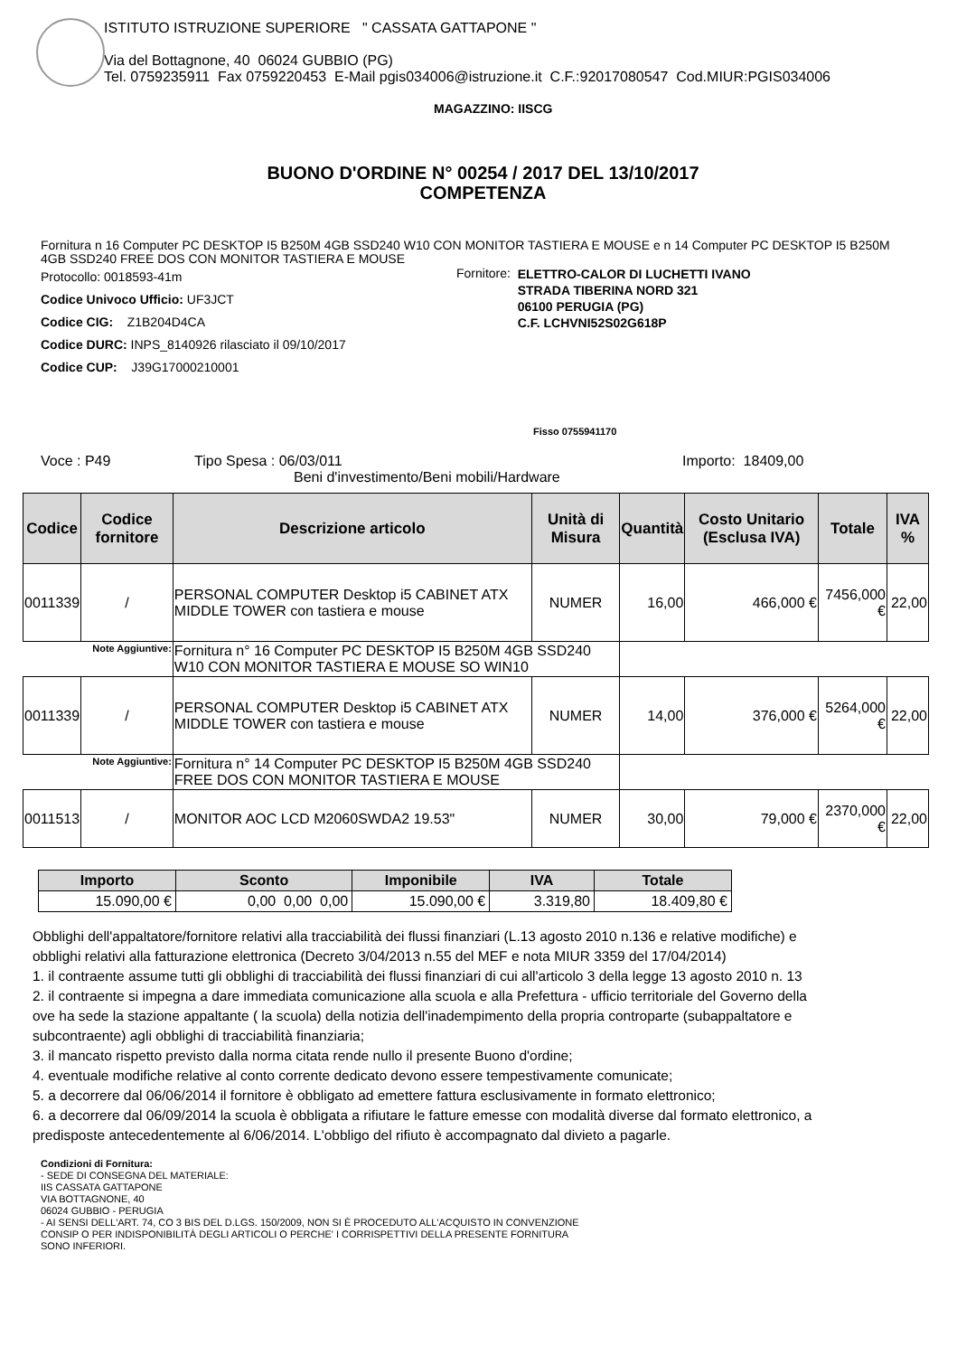ISTITUTO ISTRUZIONE SUPERIORE " CASSATA GATTAPONE "
Via del Bottagnone, 40 06024 GUBBIO (PG)
Tel. 0759235911 Fax 0759220453 E-Mail pgis034006@istruzione.it C.F.:92017080547 Cod.MIUR:PGIS034006
MAGAZZINO: IISCG
BUONO D'ORDINE N° 00254 / 2017 DEL 13/10/2017
COMPETENZA
Fornitura n 16 Computer PC DESKTOP I5 B250M 4GB SSD240 W10 CON MONITOR TASTIERA E MOUSE e n 14 Computer PC DESKTOP I5 B250M 4GB SSD240 FREE DOS CON MONITOR TASTIERA E MOUSE
Protocollo: 0018593-41m
Codice Univoco Ufficio: UF3JCT
Codice CIG: Z1B204D4CA
Codice DURC: INPS_8140926 rilasciato il 09/10/2017
Codice CUP: J39G17000210001
Fornitore: ELETTRO-CALOR DI LUCHETTI IVANO
STRADA TIBERINA NORD 321
06100 PERUGIA (PG)
C.F. LCHVNI52S02G618P
Fisso 0755941170
Voce : P49 Tipo Spesa : 06/03/011
Beni d'investimento/Beni mobili/Hardware Importo: 18409,00
| Codice | Codice fornitore | Descrizione articolo | Unità di Misura | Quantità | Costo Unitario (Esclusa IVA) | Totale | IVA % |
| --- | --- | --- | --- | --- | --- | --- | --- |
| 0011339 | / | PERSONAL COMPUTER Desktop i5 CABINET ATX MIDDLE TOWER con tastiera e mouse | NUMER | 16,00 | 466,000 € | 7456,000 € | 22,00 |
| Note Aggiuntive: | | Fornitura n° 16 Computer PC DESKTOP I5 B250M 4GB SSD240 W10 CON MONITOR TASTIERA E MOUSE SO WIN10 | | | | | |
| 0011339 | / | PERSONAL COMPUTER Desktop i5 CABINET ATX MIDDLE TOWER con tastiera e mouse | NUMER | 14,00 | 376,000 € | 5264,000 € | 22,00 |
| Note Aggiuntive: | | Fornitura n° 14 Computer PC DESKTOP I5 B250M 4GB SSD240 FREE DOS CON MONITOR TASTIERA E MOUSE | | | | | |
| 0011513 | / | MONITOR AOC LCD M2060SWDA2 19.53" | NUMER | 30,00 | 79,000 € | 2370,000 € | 22,00 |
| Importo | Sconto | Imponibile | IVA | Totale |
| --- | --- | --- | --- | --- |
| 15.090,00 € | 0,00 0,00 0,00 | 15.090,00 € | 3.319,80 | 18.409,80 € |
Obblighi dell'appaltatore/fornitore relativi alla tracciabilità dei flussi finanziari (L.13 agosto 2010 n.136 e relative modifiche) e
obblighi relativi alla fatturazione elettronica (Decreto 3/04/2013 n.55 del MEF e nota MIUR 3359 del 17/04/2014)
1. il contraente assume tutti gli obblighi di tracciabilità dei flussi finanziari di cui all'articolo 3 della legge 13 agosto 2010 n. 13
2. il contraente si impegna a dare immediata comunicazione alla scuola e alla Prefettura - ufficio territoriale del Governo della
ove ha sede la stazione appaltante ( la scuola) della notizia dell'inadempimento della propria controparte (subappaltatore e
subcontraente) agli obblighi di tracciabilità finanziaria;
3. il mancato rispetto previsto dalla norma citata rende nullo il presente Buono d'ordine;
4. eventuale modifiche relative al conto corrente dedicato devono essere tempestivamente comunicate;
5. a decorrere dal 06/06/2014 il fornitore è obbligato ad emettere fattura esclusivamente in formato elettronico;
6. a decorrere dal 06/09/2014 la scuola è obbligata a rifiutare le fatture emesse con modalità diverse dal formato elettronico, a
predisposte antecedentemente al 6/06/2014. L'obbligo del rifiuto è accompagnato dal divieto a pagarle.
Condizioni di Fornitura:
- SEDE DI CONSEGNA DEL MATERIALE:
IIS CASSATA GATTAPONE
VIA BOTTAGNONE, 40
06024 GUBBIO - PERUGIA
- AI SENSI DELL'ART. 74, CO 3 BIS DEL D.LGS. 150/2009, NON SI È PROCEDUTO ALL'ACQUISTO IN CONVENZIONE
CONSIP O PER INDISPONIBILITÀ DEGLI ARTICOLI O PERCHE' I CORRISPETTIVI DELLA PRESENTE FORNITURA
SONO INFERIORI.